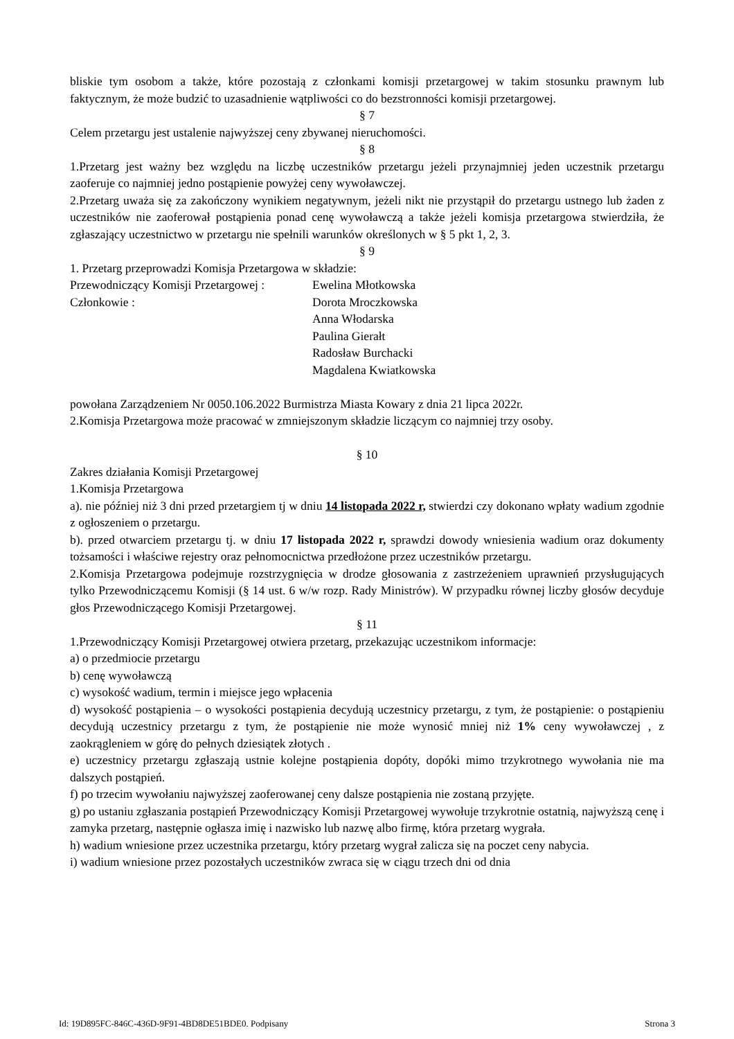bliskie tym osobom a także, które pozostają z członkami komisji przetargowej w takim stosunku prawnym lub faktycznym, że może budzić to uzasadnienie wątpliwości co do bezstronności komisji przetargowej.
§ 7
Celem przetargu jest ustalenie najwyższej ceny zbywanej nieruchomości.
§ 8
1.Przetarg jest ważny bez względu na liczbę uczestników przetargu jeżeli przynajmniej jeden uczestnik przetargu zaoferuje co najmniej jedno postąpienie powyżej ceny wywoławczej.
2.Przetarg uważa się za zakończony wynikiem negatywnym, jeżeli nikt nie przystąpił do przetargu ustnego lub żaden z uczestników nie zaoferował postąpienia ponad cenę wywoławczą a także jeżeli komisja przetargowa stwierdziła, że zgłaszający uczestnictwo w przetargu nie spełnili warunków określonych w § 5 pkt 1, 2, 3.
§ 9
1. Przetarg przeprowadzi Komisja Przetargowa w składzie:
Przewodniczący Komisji Przetargowej : Ewelina Młotkowska
Członkowie : Dorota Mroczkowska
Anna Włodarska
Paulina Gierałt
Radosław Burchacki
Magdalena Kwiatkowska
powołana Zarządzeniem Nr 0050.106.2022 Burmistrza Miasta Kowary z dnia 21 lipca 2022r.
2.Komisja Przetargowa może pracować w zmniejszonym składzie liczącym co najmniej trzy osoby.
§ 10
Zakres działania Komisji Przetargowej
1.Komisja Przetargowa
a). nie później niż 3 dni przed przetargiem tj w dniu 14 listopada 2022 r, stwierdzi czy dokonano wpłaty wadium zgodnie z ogłoszeniem o przetargu.
b). przed otwarciem przetargu tj. w dniu 17 listopada 2022 r, sprawdzi dowody wniesienia wadium oraz dokumenty tożsamości i właściwe rejestry oraz pełnomocnictwa przedłożone przez uczestników przetargu.
2.Komisja Przetargowa podejmuje rozstrzygnięcia w drodze głosowania z zastrzeżeniem uprawnień przysługujących tylko Przewodniczącemu Komisji (§ 14 ust. 6 w/w rozp. Rady Ministrów). W przypadku równej liczby głosów decyduje głos Przewodniczącego Komisji Przetargowej.
§ 11
1.Przewodniczący Komisji Przetargowej otwiera przetarg, przekazując uczestnikom informacje:
a) o przedmiocie przetargu
b) cenę wywoławczą
c) wysokość wadium, termin i miejsce jego wpłacenia
d) wysokość postąpienia – o wysokości postąpienia decydują uczestnicy przetargu, z tym, że postąpienie: o postąpieniu decydują uczestnicy przetargu z tym, że postąpienie nie może wynosić mniej niż 1% ceny wywoławczej , z zaokrągleniem w górę do pełnych dziesiątek złotych .
e) uczestnicy przetargu zgłaszają ustnie kolejne postąpienia dopóty, dopóki mimo trzykrotnego wywołania nie ma dalszych postąpień.
f) po trzecim wywołaniu najwyższej zaoferowanej ceny dalsze postąpienia nie zostaną przyjęte.
g) po ustaniu zgłaszania postąpień Przewodniczący Komisji Przetargowej wywołuje trzykrotnie ostatnią, najwyższą cenę i zamyka przetarg, następnie ogłasza imię i nazwisko lub nazwę albo firmę, która przetarg wygrała.
h) wadium wniesione przez uczestnika przetargu, który przetarg wygrał zalicza się na poczet ceny nabycia.
i) wadium wniesione przez pozostałych uczestników zwraca się w ciągu trzech dni od dnia
Id: 19D895FC-846C-436D-9F91-4BD8DE51BDE0. Podpisany Strona 3